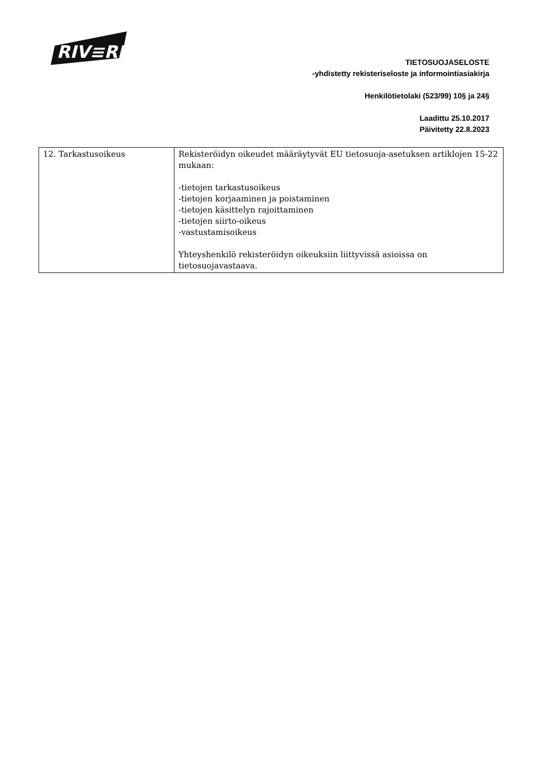RIV≡RIΛ
TIETOSUOJASELOSTE
-yhdistetty rekisteriseloste ja informointiasiakirja
Henkilötietolaki (523/99) 10§ ja 24§
Laadittu 25.10.2017
Päivitetty 22.8.2023
| 12. Tarkastusoikeus | Rekisteröidyn oikeudet määräytyvät EU tietosuoja-asetuksen artiklojen 15-22 mukaan: -tietojen tarkastusoikeus -tietojen korjaaminen ja poistaminen -tietojen käsittelyn rajoittaminen -tietojen siirto-oikeus -vastustamisoikeus Yhteyshenkilö rekisteröidyn oikeuksiin liittyvissä asioissa on tietosuojavastaava. |